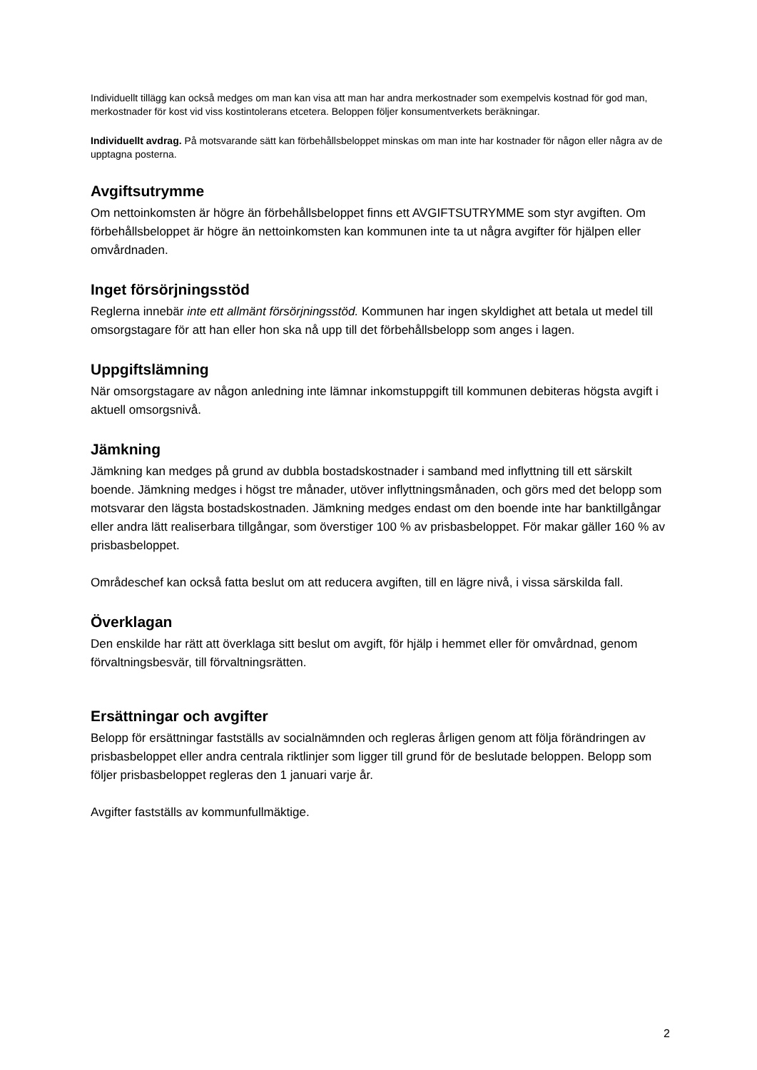Individuellt tillägg kan också medges om man kan visa att man har andra merkostnader som exempelvis kostnad för god man, merkostnader för kost vid viss kostintolerans etcetera. Beloppen följer konsumentverkets beräkningar.
Individuellt avdrag. På motsvarande sätt kan förbehållsbeloppet minskas om man inte har kostnader för någon eller några av de upptagna posterna.
Avgiftsutrymme
Om nettoinkomsten är högre än förbehållsbeloppet finns ett AVGIFTSUTRYMME som styr avgiften. Om förbehållsbeloppet är högre än nettoinkomsten kan kommunen inte ta ut några avgifter för hjälpen eller omvårdnaden.
Inget försörjningsstöd
Reglerna innebär inte ett allmänt försörjningsstöd. Kommunen har ingen skyldighet att betala ut medel till omsorgstagare för att han eller hon ska nå upp till det förbehållsbelopp som anges i lagen.
Uppgiftslämning
När omsorgstagare av någon anledning inte lämnar inkomstuppgift till kommunen debiteras högsta avgift i aktuell omsorgsnivå.
Jämkning
Jämkning kan medges på grund av dubbla bostadskostnader i samband med inflyttning till ett särskilt boende. Jämkning medges i högst tre månader, utöver inflyttningsmånaden, och görs med det belopp som motsvarar den lägsta bostadskostnaden. Jämkning medges endast om den boende inte har banktillgångar eller andra lätt realiserbara tillgångar, som överstiger 100 % av prisbasbeloppet. För makar gäller 160 % av prisbasbeloppet.
Områdeschef kan också fatta beslut om att reducera avgiften, till en lägre nivå, i vissa särskilda fall.
Överklagan
Den enskilde har rätt att överklaga sitt beslut om avgift, för hjälp i hemmet eller för omvårdnad, genom förvaltningsbesvär, till förvaltningsrätten.
Ersättningar och avgifter
Belopp för ersättningar fastställs av socialnämnden och regleras årligen genom att följa förändringen av prisbasbeloppet eller andra centrala riktlinjer som ligger till grund för de beslutade beloppen. Belopp som följer prisbasbeloppet regleras den 1 januari varje år.
Avgifter fastställs av kommunfullmäktige.
2